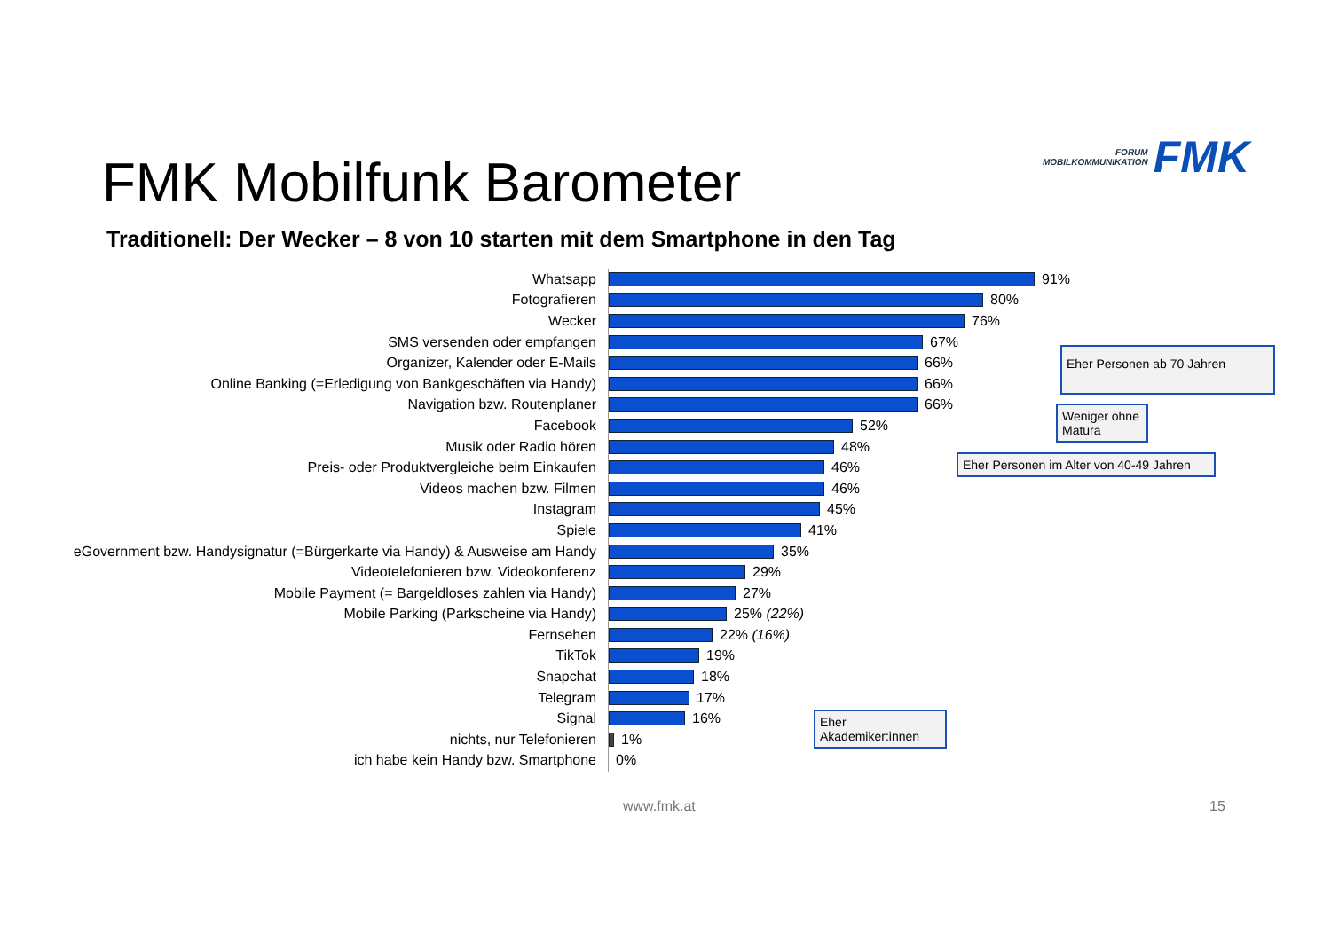FORUM
MOBILKOMMUNIKATION
FMK
FMK Mobilfunk Barometer
Traditionell: Der Wecker – 8 von 10 starten mit dem Smartphone in den Tag
Whatsapp 91%
Fotografieren 80%
Wecker 76%
SMS versenden oder empfangen 67%
Organizer, Kalender oder E-Mails 66%
Online Banking (=Erledigung von Bankgeschäften via Handy) 66%
Navigation bzw. Routenplaner 66%
Facebook 52%
Musik oder Radio hören 48%
Preis- oder Produktvergleiche beim Einkaufen 46%
Videos machen bzw. Filmen 46%
Instagram 45%
Spiele 41%
eGovernment bzw. Handysignatur (=Bürgerkarte via Handy) & Ausweise am Handy
35%
Videotelefonieren bzw. Videokonferenz 29%
Mobile Payment (= Bargeldloses zahlen via Handy) 27%
Mobile Parking (Parkscheine via Handy) 25% (22%)
Fernsehen 22% (16%)
TikTok 19%
Snapchat 18%
Telegram 17%
Signal 16%
nichts, nur Telefonieren 1%
ich habe kein Handy bzw. Smartphone 0%
Eher Personen ab 70 Jahren
Weniger ohne
Matura
Eher Personen im Alter von 40-49 Jahren
Eher
Akademiker:innen
www.fmk.at 15